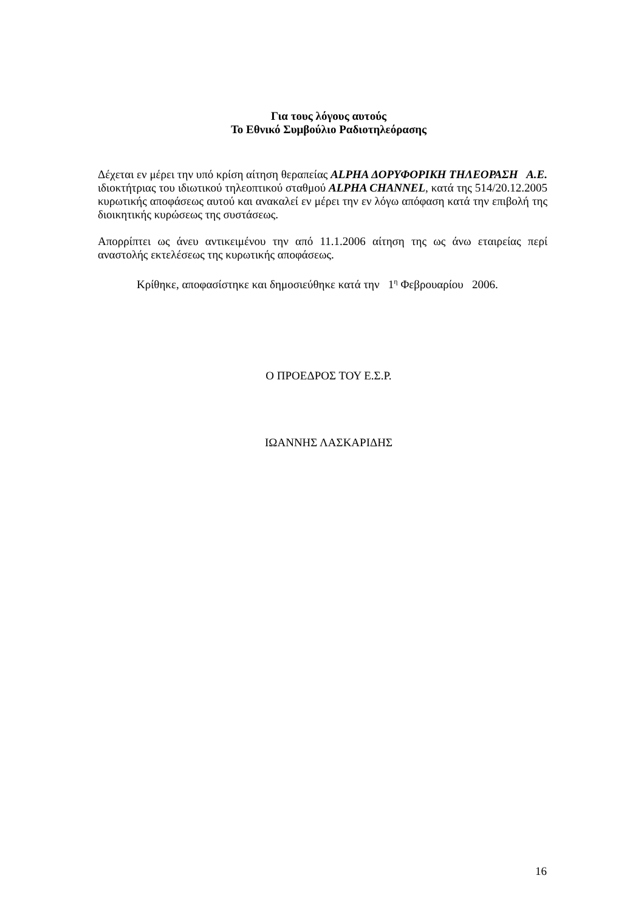Για τους λόγους αυτούς
Το Εθνικό Συμβούλιο Ραδιοτηλεόρασης
Δέχεται εν μέρει την υπό κρίση αίτηση θεραπείας ALPHA ΔΟΡΥΦΟΡΙΚΗ ΤΗΛΕΟΡΑΣΗ Α.Ε. ιδιοκτήτριας του ιδιωτικού τηλεοπτικού σταθμού ALPHA CHANNEL, κατά της 514/20.12.2005 κυρωτικής αποφάσεως αυτού και ανακαλεί εν μέρει την εν λόγω απόφαση κατά την επιβολή της διοικητικής κυρώσεως της συστάσεως.
Απορρίπτει ως άνευ αντικειμένου την από 11.1.2006 αίτηση της ως άνω εταιρείας περί αναστολής εκτελέσεως της κυρωτικής αποφάσεως.
Κρίθηκε, αποφασίστηκε και δημοσιεύθηκε κατά την 1<sup>η</sup> Φεβρουαρίου 2006.
Ο ΠΡΟΕΔΡΟΣ ΤΟΥ Ε.Σ.Ρ.
ΙΩΑΝΝΗΣ ΛΑΣΚΑΡΙΔΗΣ
16